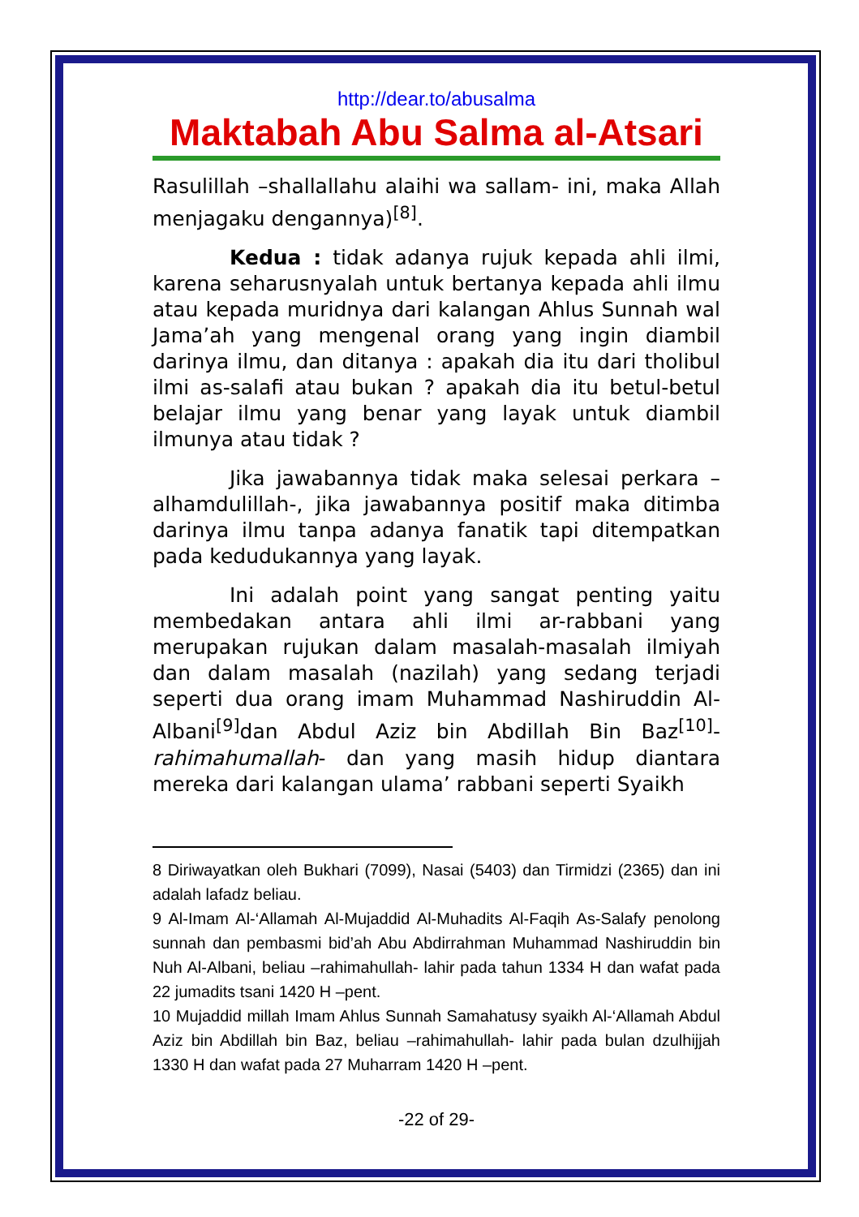http://dear.to/abusalma
Maktabah Abu Salma al-Atsari
Rasulillah –shallallahu alaihi wa sallam- ini, maka Allah menjagaku dengannya)<sup>[8]</sup>.
Kedua : tidak adanya rujuk kepada ahli ilmi, karena seharusnyalah untuk bertanya kepada ahli ilmu atau kepada muridnya dari kalangan Ahlus Sunnah wal Jama’ah yang mengenal orang yang ingin diambil darinya ilmu, dan ditanya : apakah dia itu dari tholibul ilmi as-salafi atau bukan ? apakah dia itu betul-betul belajar ilmu yang benar yang layak untuk diambil ilmunya atau tidak ?
Jika jawabannya tidak maka selesai perkara –alhamdulillah-, jika jawabannya positif maka ditimba darinya ilmu tanpa adanya fanatik tapi ditempatkan pada kedudukannya yang layak.
Ini adalah point yang sangat penting yaitu membedakan antara ahli ilmi ar-rabbani yang merupakan rujukan dalam masalah-masalah ilmiyah dan dalam masalah (nazilah) yang sedang terjadi seperti dua orang imam Muhammad Nashiruddin Al-Albani<sup>[9]</sup>dan Abdul Aziz bin Abdillah Bin Baz<sup>[10]</sup>-rahimahumallah- dan yang masih hidup diantara mereka dari kalangan ulama’ rabbani seperti Syaikh
8 Diriwayatkan oleh Bukhari (7099), Nasai (5403) dan Tirmidzi (2365) dan ini adalah lafadz beliau.
9 Al-Imam Al-‘Allamah Al-Mujaddid Al-Muhadits Al-Faqih As-Salafy penolong sunnah dan pembasmi bid’ah Abu Abdirrahman Muhammad Nashiruddin bin Nuh Al-Albani, beliau –rahimahullah- lahir pada tahun 1334 H dan wafat pada 22 jumadits tsani 1420 H –pent.
10 Mujaddid millah Imam Ahlus Sunnah Samahatusy syaikh Al-‘Allamah Abdul Aziz bin Abdillah bin Baz, beliau –rahimahullah- lahir pada bulan dzulhijjah 1330 H dan wafat pada 27 Muharram 1420 H –pent.
-22 of 29-